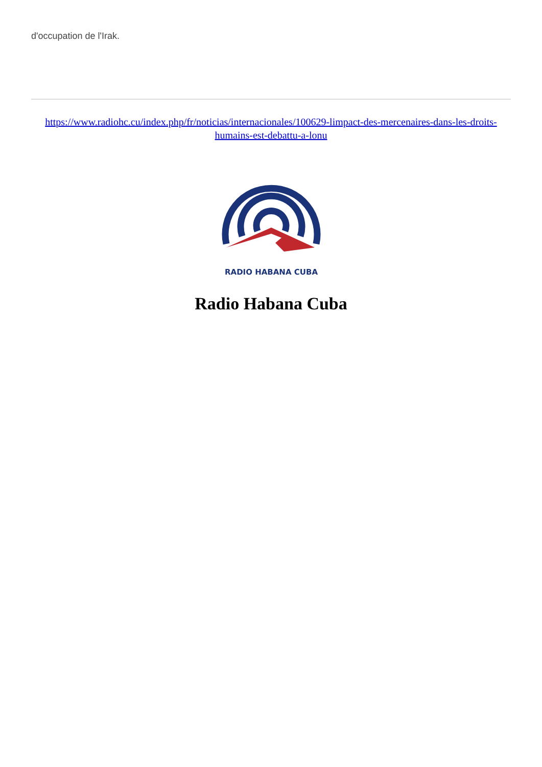d'occupation de l'Irak.
https://www.radiohc.cu/index.php/fr/noticias/internacionales/100629-limpact-des-mercenaires-dans-les-droits-humains-est-debattu-a-lonu
RADIO HABANA CUBA
Radio Habana Cuba